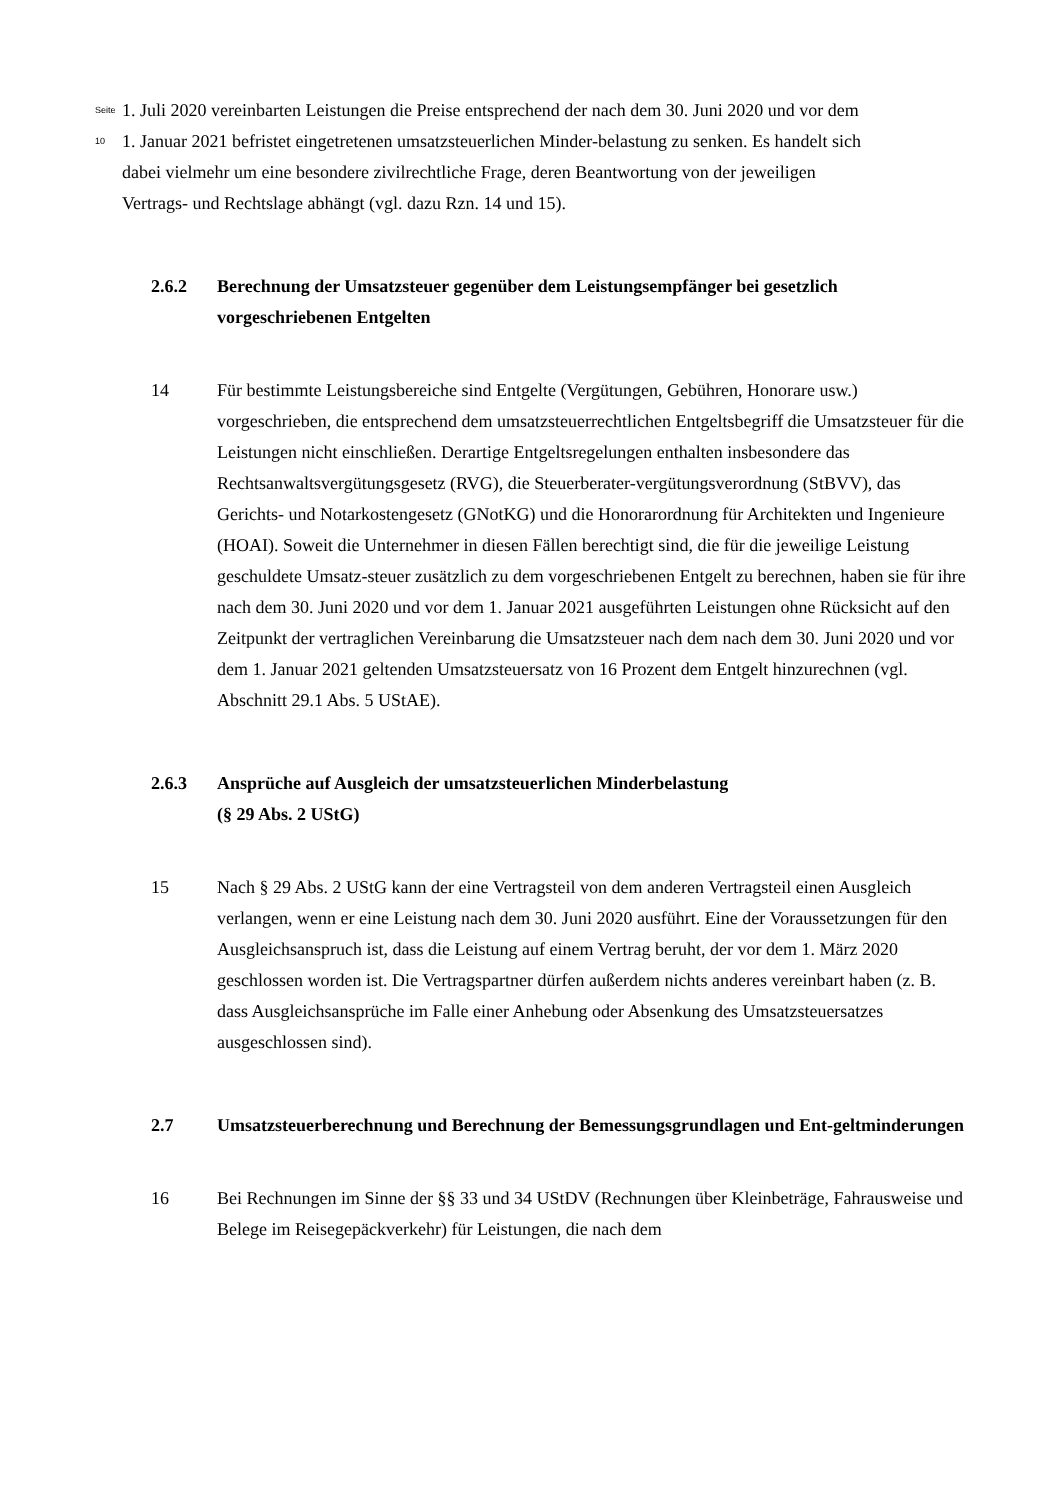Seite 10
1. Juli 2020 vereinbarten Leistungen die Preise entsprechend der nach dem 30. Juni 2020 und vor dem 1. Januar 2021 befristet eingetretenen umsatzsteuerlichen Minder-belastung zu senken. Es handelt sich dabei vielmehr um eine besondere zivilrechtliche Frage, deren Beantwortung von der jeweiligen Vertrags- und Rechtslage abhängt (vgl. dazu Rzn. 14 und 15).
2.6.2 Berechnung der Umsatzsteuer gegenüber dem Leistungsempfänger bei gesetzlich vorgeschriebenen Entgelten
14 Für bestimmte Leistungsbereiche sind Entgelte (Vergütungen, Gebühren, Honorare usw.) vorgeschrieben, die entsprechend dem umsatzsteuerrechtlichen Entgeltsbegriff die Umsatzsteuer für die Leistungen nicht einschließen. Derartige Entgeltsregelungen enthalten insbesondere das Rechtsanwaltsvergütungsgesetz (RVG), die Steuerberater-vergütungsverordnung (StBVV), das Gerichts- und Notarkostengesetz (GNotKG) und die Honorarordnung für Architekten und Ingenieure (HOAI). Soweit die Unternehmer in diesen Fällen berechtigt sind, die für die jeweilige Leistung geschuldete Umsatz-steuer zusätzlich zu dem vorgeschriebenen Entgelt zu berechnen, haben sie für ihre nach dem 30. Juni 2020 und vor dem 1. Januar 2021 ausgeführten Leistungen ohne Rücksicht auf den Zeitpunkt der vertraglichen Vereinbarung die Umsatzsteuer nach dem nach dem 30. Juni 2020 und vor dem 1. Januar 2021 geltenden Umsatzsteuersatz von 16 Prozent dem Entgelt hinzurechnen (vgl. Abschnitt 29.1 Abs. 5 UStAE).
2.6.3 Ansprüche auf Ausgleich der umsatzsteuerlichen Minderbelastung
(§ 29 Abs. 2 UStG)
15 Nach § 29 Abs. 2 UStG kann der eine Vertragsteil von dem anderen Vertragsteil einen Ausgleich verlangen, wenn er eine Leistung nach dem 30. Juni 2020 ausführt. Eine der Voraussetzungen für den Ausgleichsanspruch ist, dass die Leistung auf einem Vertrag beruht, der vor dem 1. März 2020 geschlossen worden ist. Die Vertragspartner dürfen außerdem nichts anderes vereinbart haben (z. B. dass Ausgleichsansprüche im Falle einer Anhebung oder Absenkung des Umsatzsteuersatzes ausgeschlossen sind).
2.7 Umsatzsteuerberechnung und Berechnung der Bemessungsgrundlagen und Ent-geltminderungen
16 Bei Rechnungen im Sinne der §§ 33 und 34 UStDV (Rechnungen über Kleinbeträge, Fahrausweise und Belege im Reisegepäckverkehr) für Leistungen, die nach dem